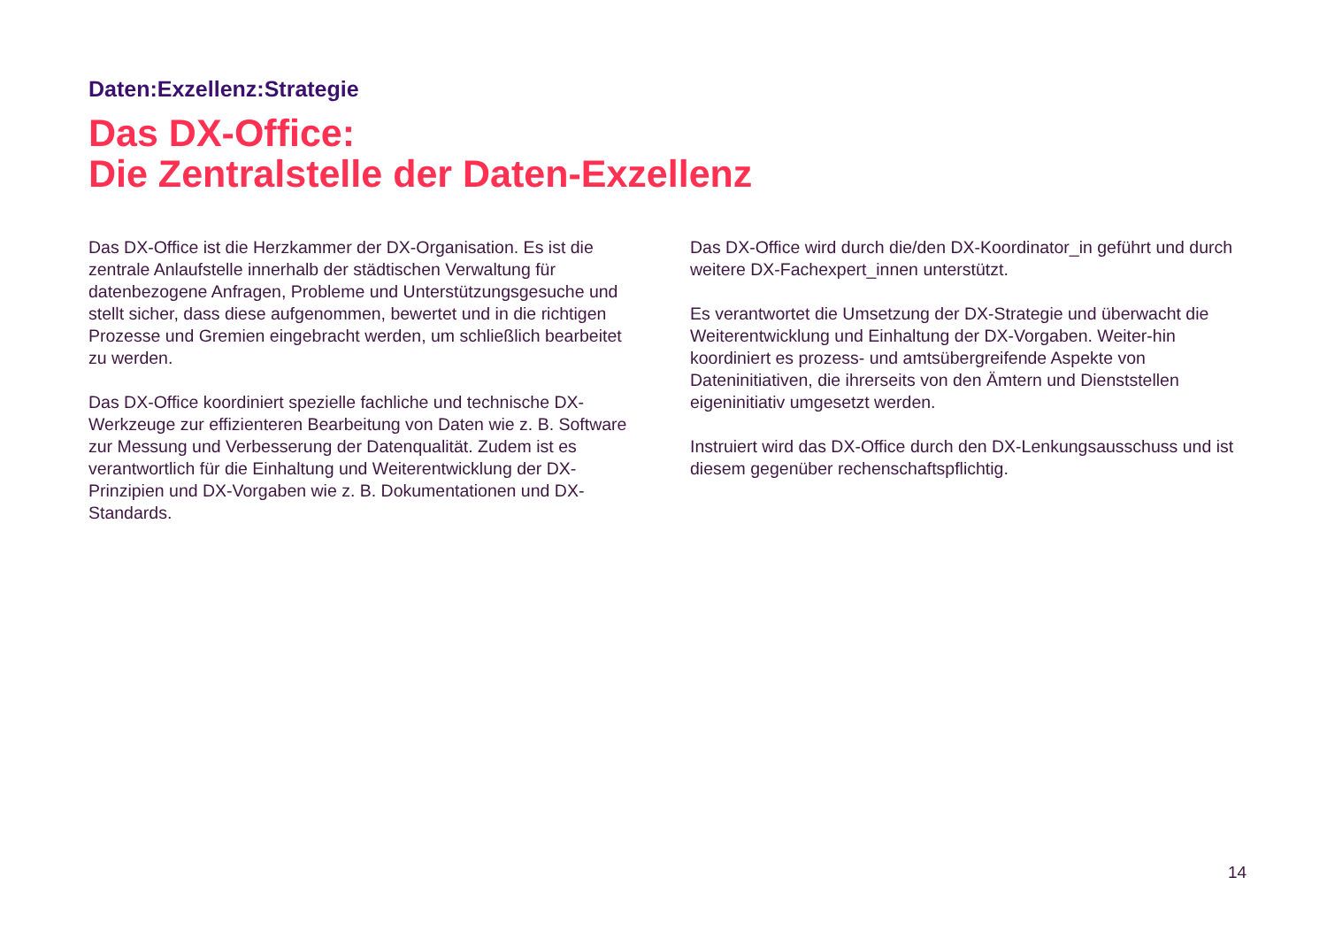Daten:Exzellenz:Strategie
Das DX-Office:
Die Zentralstelle der Daten-Exzellenz
Das DX-Office ist die Herzkammer der DX-Organisation. Es ist die zentrale Anlaufstelle innerhalb der städtischen Verwaltung für datenbezogene Anfragen, Probleme und Unterstützungsgesuche und stellt sicher, dass diese aufgenommen, bewertet und in die richtigen Prozesse und Gremien eingebracht werden, um schließlich bearbeitet zu werden.
Das DX-Office koordiniert spezielle fachliche und technische DX-Werkzeuge zur effizienteren Bearbeitung von Daten wie z. B. Software zur Messung und Verbesserung der Datenqualität. Zudem ist es verantwortlich für die Einhaltung und Weiterentwicklung der DX-Prinzipien und DX-Vorgaben wie z. B. Dokumentationen und DX-Standards.
Das DX-Office wird durch die/den DX-Koordinator_in geführt und durch weitere DX-Fachexpert_innen unterstützt.
Es verantwortet die Umsetzung der DX-Strategie und überwacht die Weiterentwicklung und Einhaltung der DX-Vorgaben. Weiter-hin koordiniert es prozess- und amtsübergreifende Aspekte von Dateninitiativen, die ihrerseits von den Ämtern und Dienststellen eigeninitiativ umgesetzt werden.
Instruiert wird das DX-Office durch den DX-Lenkungsausschuss und ist diesem gegenüber rechenschaftspflichtig.
14